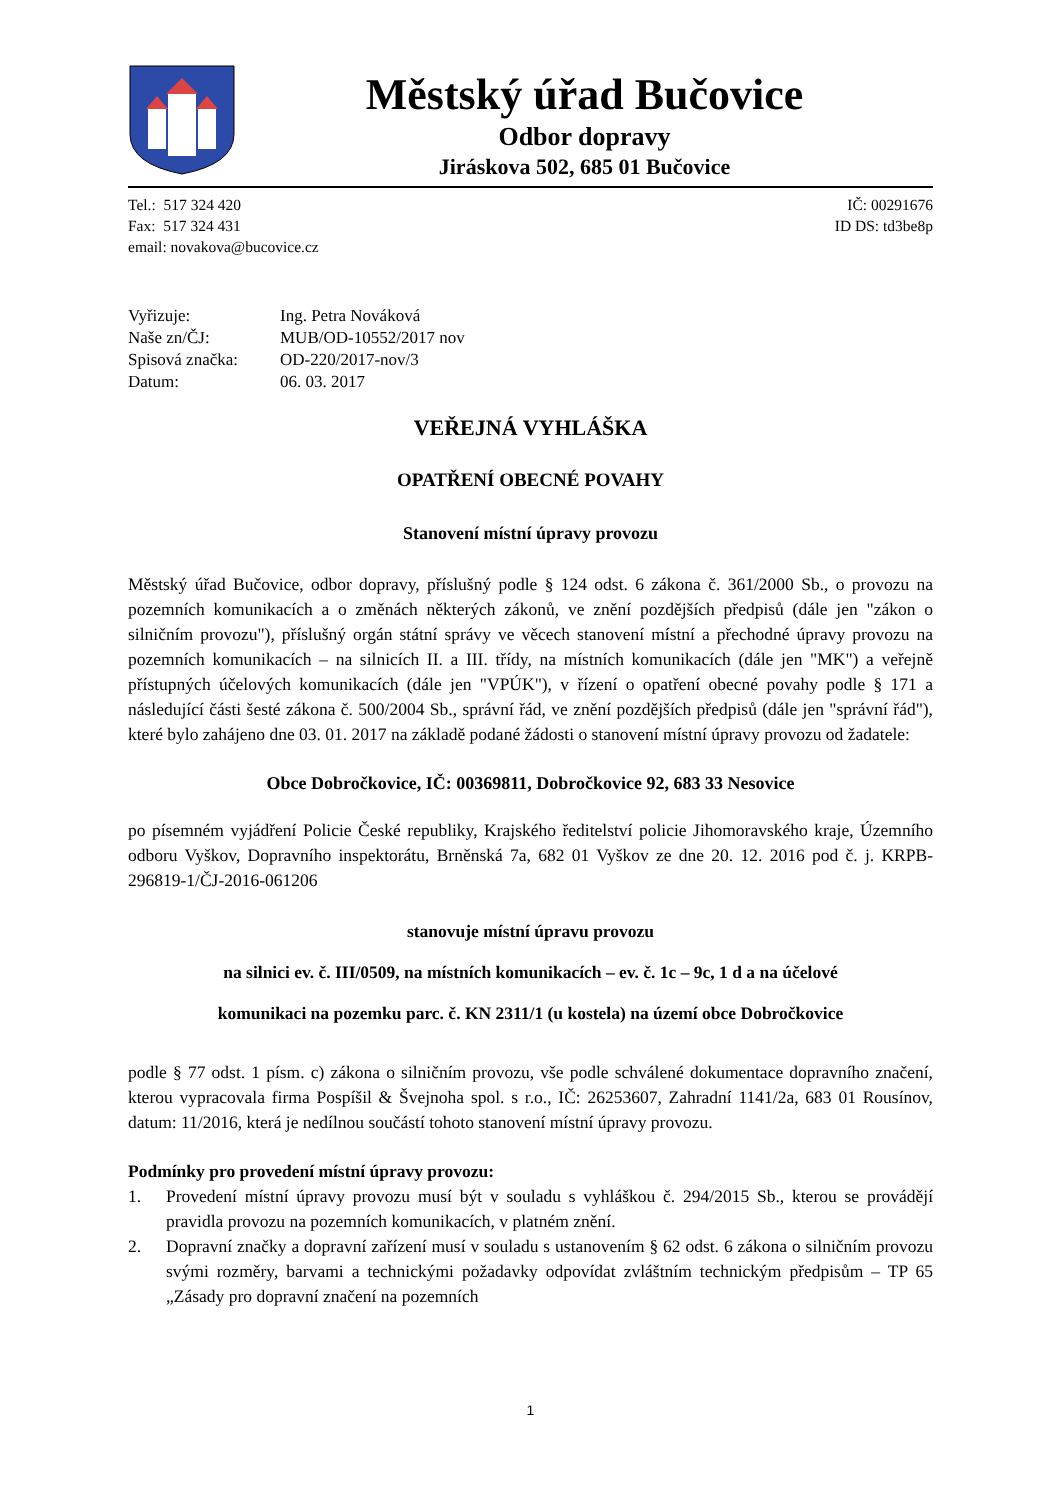Městský úřad Bučovice
Odbor dopravy
Jiráskova 502, 685 01 Bučovice
Tel.: 517 324 420
Fax: 517 324 431
email: novakova@bucovice.cz
IČ: 00291676
ID DS: td3be8p
| Vyřizuje: | Ing. Petra Nováková |
| Naše zn/ČJ: | MUB/OD-10552/2017 nov |
| Spisová značka: | OD-220/2017-nov/3 |
| Datum: | 06. 03. 2017 |
VEŘEJNÁ VYHLÁŠKA
OPATŘENÍ OBECNÉ POVAHY
Stanovení místní úpravy provozu
Městský úřad Bučovice, odbor dopravy, příslušný podle § 124 odst. 6 zákona č. 361/2000 Sb., o provozu na pozemních komunikacích a o změnách některých zákonů, ve znění pozdějších předpisů (dále jen "zákon o silničním provozu"), příslušný orgán státní správy ve věcech stanovení místní a přechodné úpravy provozu na pozemních komunikacích – na silnicích II. a III. třídy, na místních komunikacích (dále jen "MK") a veřejně přístupných účelových komunikacích (dále jen "VPÚK"), v řízení o opatření obecné povahy podle § 171 a následující části šesté zákona č. 500/2004 Sb., správní řád, ve znění pozdějších předpisů (dále jen "správní řád"), které bylo zahájeno dne 03. 01. 2017 na základě podané žádosti o stanovení místní úpravy provozu od žadatele:
Obce Dobročkovice, IČ: 00369811, Dobročkovice 92, 683 33 Nesovice
po písemném vyjádření Policie České republiky, Krajského ředitelství policie Jihomoravského kraje, Územního odboru Vyškov, Dopravního inspektorátu, Brněnská 7a, 682 01 Vyškov ze dne 20. 12. 2016 pod č. j. KRPB-296819-1/ČJ-2016-061206
stanovuje místní úpravu provozu
na silnici ev. č. III/0509, na místních komunikacích – ev. č. 1c – 9c, 1 d a na účelové
komunikaci na pozemku parc. č. KN 2311/1 (u kostela) na území obce Dobročkovice
podle § 77 odst. 1 písm. c) zákona o silničním provozu, vše podle schválené dokumentace dopravního značení, kterou vypracovala firma Pospíšil & Švejnoha spol. s r.o., IČ: 26253607, Zahradní 1141/2a, 683 01 Rousínov, datum: 11/2016, která je nedílnou součástí tohoto stanovení místní úpravy provozu.
Podmínky pro provedení místní úpravy provozu:
1. Provedení místní úpravy provozu musí být v souladu s vyhláškou č. 294/2015 Sb., kterou se provádějí pravidla provozu na pozemních komunikacích, v platném znění.
2. Dopravní značky a dopravní zařízení musí v souladu s ustanovením § 62 odst. 6 zákona o silničním provozu svými rozměry, barvami a technickými požadavky odpovídat zvláštním technickým předpisům – TP 65 „Zásady pro dopravní značení na pozemních
1